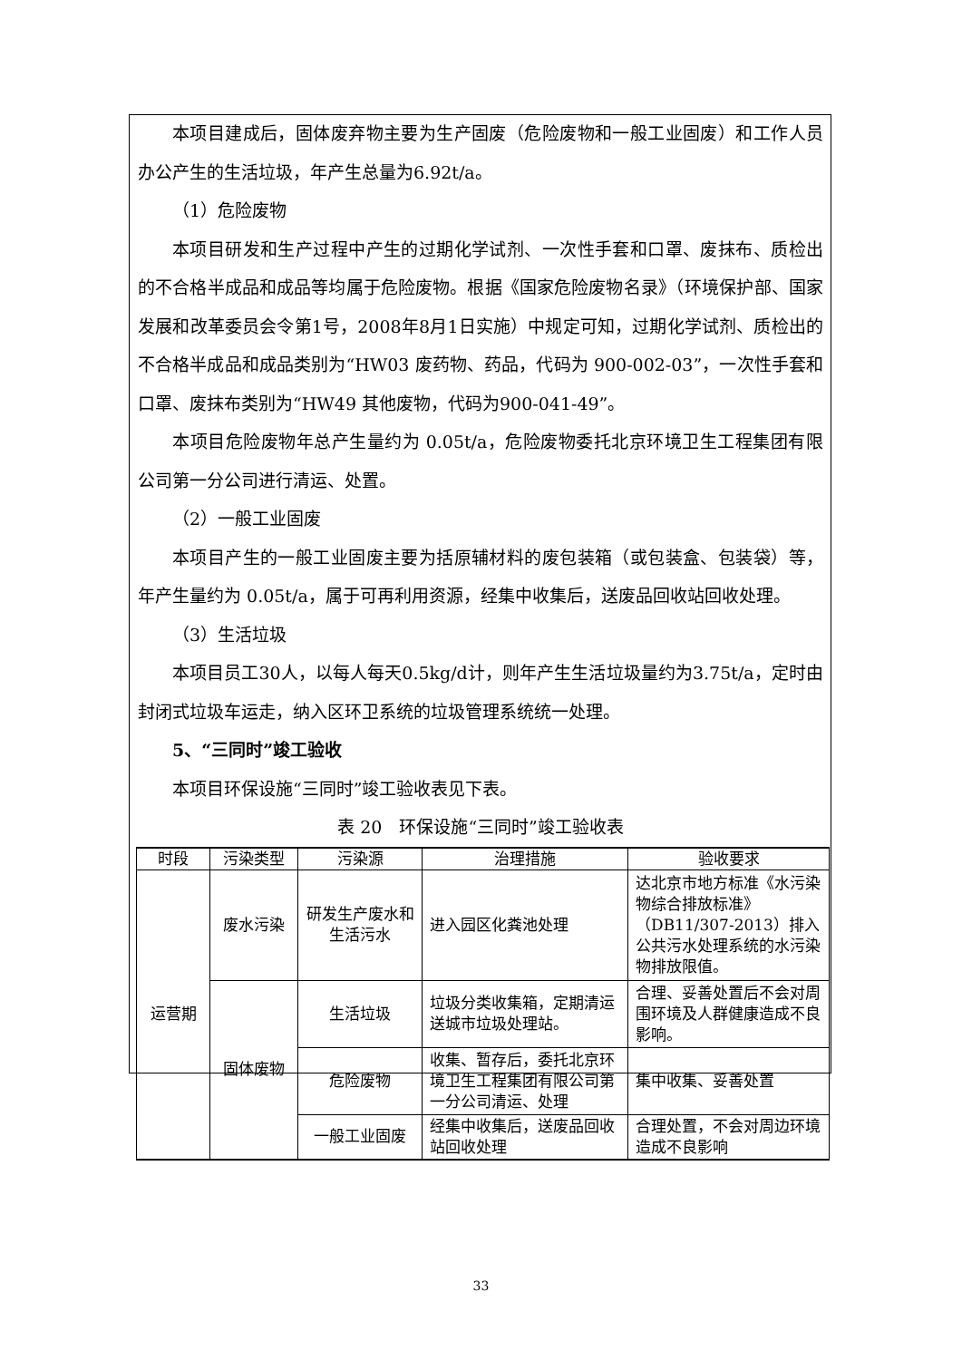本项目建成后，固体废弃物主要为生产固废（危险废物和一般工业固废）和工作人员办公产生的生活垃圾，年产生总量为6.92t/a。
（1）危险废物
本项目研发和生产过程中产生的过期化学试剂、一次性手套和口罩、废抹布、质检出的不合格半成品和成品等均属于危险废物。根据《国家危险废物名录》（环境保护部、国家发展和改革委员会令第1号，2008年8月1日实施）中规定可知，过期化学试剂、质检出的不合格半成品和成品类别为“HW03 废药物、药品，代码为 900-002-03”，一次性手套和口罩、废抹布类别为“HW49 其他废物，代码为900-041-49”。
本项目危险废物年总产生量约为 0.05t/a，危险废物委托北京环境卫生工程集团有限公司第一分公司进行清运、处置。
（2）一般工业固废
本项目产生的一般工业固废主要为括原辅材料的废包装箱（或包装盒、包装袋）等，年产生量约为 0.05t/a，属于可再利用资源，经集中收集后，送废品回收站回收处理。
（3）生活垃圾
本项目员工30人，以每人每天0.5kg/d计，则年产生生活垃圾量约为3.75t/a，定时由封闭式垃圾车运走，纳入区环卫系统的垃圾管理系统统一处理。
5、“三同时”竣工验收
本项目环保设施“三同时”竣工验收表见下表。
表 20　环保设施“三同时”竣工验收表
| 时段 | 污染类型 | 污染源 | 治理措施 | 验收要求 |
| --- | --- | --- | --- | --- |
| 运营期 | 废水污染 | 研发生产废水和生活污水 | 进入园区化粪池处理 | 达北京市地方标准《水污染物综合排放标准》（DB11/307-2013）排入公共污水处理系统的水污染物排放限值。 |
| | 固体废物 | 生活垃圾 | 垃圾分类收集箱，定期清运送城市垃圾处理站。 | 合理、妥善处置后不会对周围环境及人群健康造成不良影响。 |
| | | 危险废物 | 收集、暂存后，委托北京环境卫生工程集团有限公司第一分公司清运、处理 | 集中收集、妥善处置 |
| | | 一般工业固废 | 经集中收集后，送废品回收站回收处理 | 合理处置，不会对周边环境造成不良影响 |
33